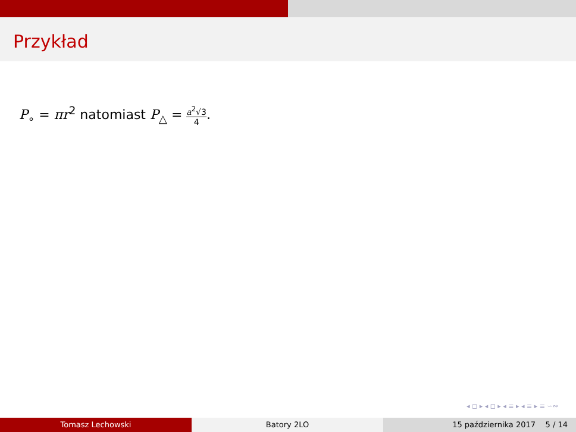Przykład
P<sub>∘</sub> = πr<sup>2</sup> natomiast P<sub>△</sub> = a<sup>2</sup>√3 4.
◂ ◻ ▸ ◂ ◻ ▸ ◂ ≡ ▸ ◂ ≡ ▸ ≡ ∽∾
Tomasz Lechowski Batory 2LO 15 października 2017 5 / 14